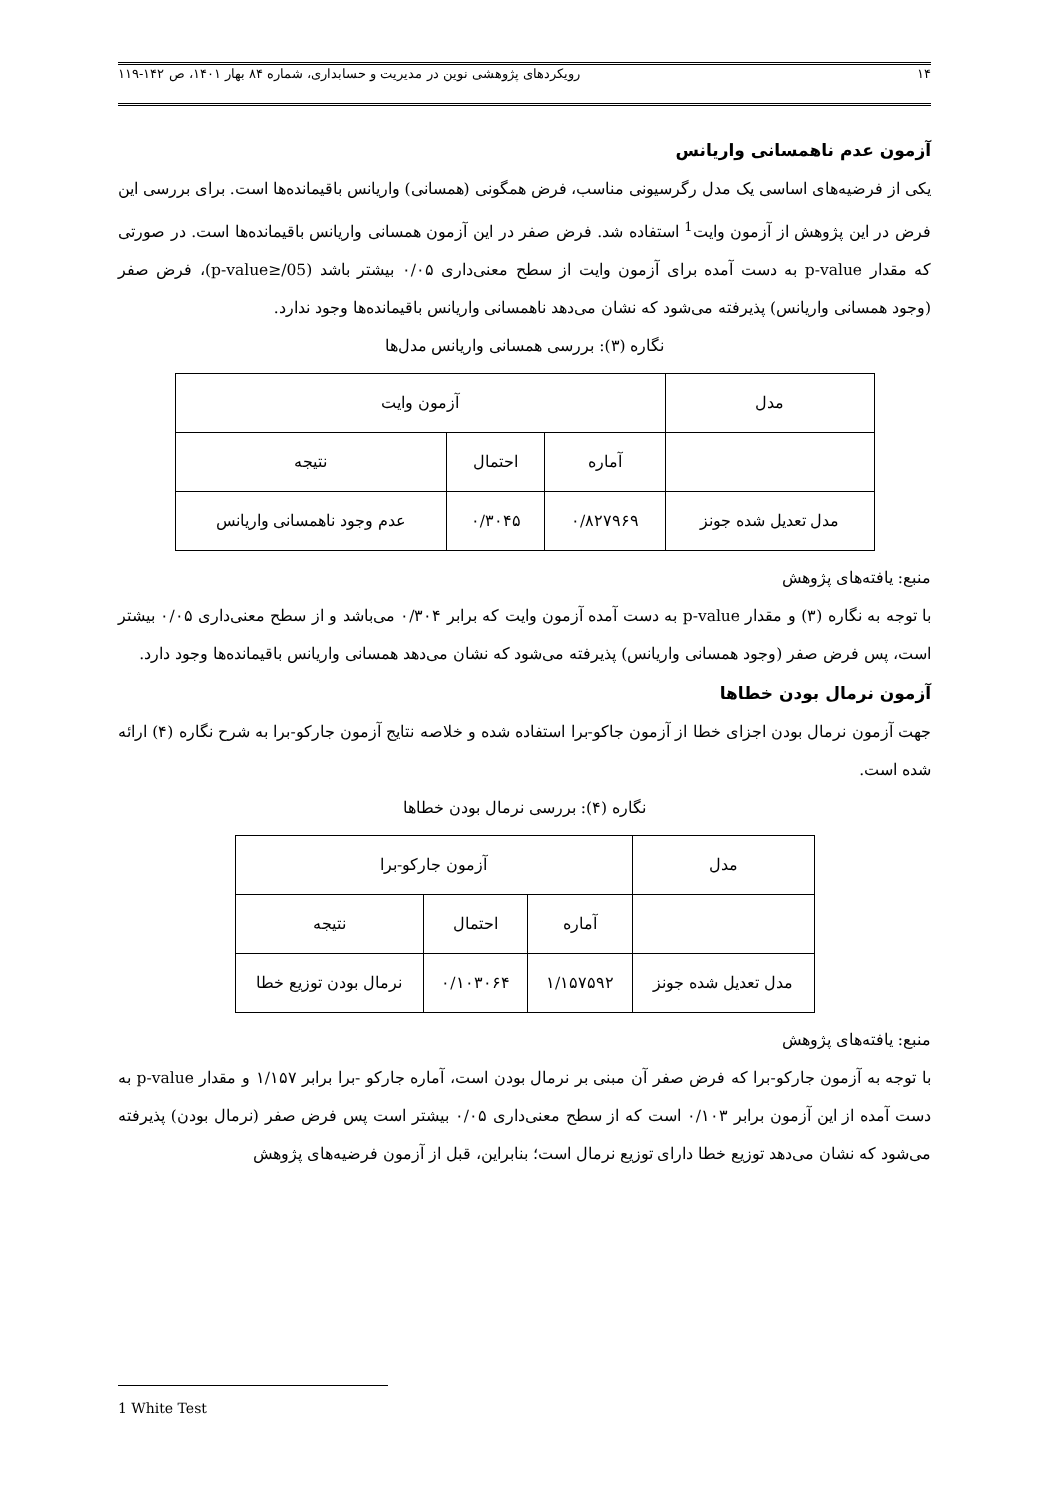۱۴ رویکردهای پژوهشی نوین در مدیریت و حسابداری، شماره ۸۴ بهار ۱۴۰۱، ص ۱۴۲-۱۱۹
آزمون عدم ناهمسانی واریانس
یکی از فرضیه‌های اساسی یک مدل رگرسیونی مناسب، فرض همگونی (همسانی) واریانس باقیمانده‌ها است. برای بررسی این فرض در این پژوهش از آزمون وایت<sup>1</sup> استفاده شد. فرض صفر در این آزمون همسانی واریانس باقیمانده‌ها است. در صورتی که مقدار p-value به دست آمده برای آزمون وایت از سطح معنی‌داری ۰/۰۵ بیشتر باشد (p-value≥/05)، فرض صفر (وجود همسانی واریانس) پذیرفته می‌شود که نشان می‌دهد ناهمسانی واریانس باقیمانده‌ها وجود ندارد.
نگاره (۳): بررسی همسانی واریانس مدل‌ها
| مدل | آزمون وایت | | |
| --- | --- | --- | --- |
| | آماره | احتمال | نتیجه |
| مدل تعدیل شده جونز | ۰/۸۲۷۹۶۹ | ۰/۳۰۴۵ | عدم وجود ناهمسانی واریانس |
منبع: یافته‌های پژوهش
با توجه به نگاره (۳) و مقدار p-value به دست آمده آزمون وایت که برابر ۰/۳۰۴ می‌باشد و از سطح معنی‌داری ۰/۰۵ بیشتر است، پس فرض صفر (وجود همسانی واریانس) پذیرفته می‌شود که نشان می‌دهد همسانی واریانس باقیمانده‌ها وجود دارد.
آزمون نرمال بودن خطاها
جهت آزمون نرمال بودن اجزای خطا از آزمون جاکو-برا استفاده شده و خلاصه نتایج آزمون جارکو-برا به شرح نگاره (۴) ارائه شده است.
نگاره (۴): بررسی نرمال بودن خطاها
| مدل | آزمون جارکو-برا | | |
| --- | --- | --- | --- |
| | آماره | احتمال | نتیجه |
| مدل تعدیل شده جونز | ۱/۱۵۷۵۹۲ | ۰/۱۰۳۰۶۴ | نرمال بودن توزیع خطا |
منبع: یافته‌های پژوهش
با توجه به آزمون جارکو-برا که فرض صفر آن مبنی بر نرمال بودن است، آماره جارکو -برا برابر ۱/۱۵۷ و مقدار p-value به دست آمده از این آزمون برابر ۰/۱۰۳ است که از سطح معنی‌داری ۰/۰۵ بیشتر است پس فرض صفر (نرمال بودن) پذیرفته می‌شود که نشان می‌دهد توزیع خطا دارای توزیع نرمال است؛ بنابراین، قبل از آزمون فرضیه‌های پژوهش
1 White Test